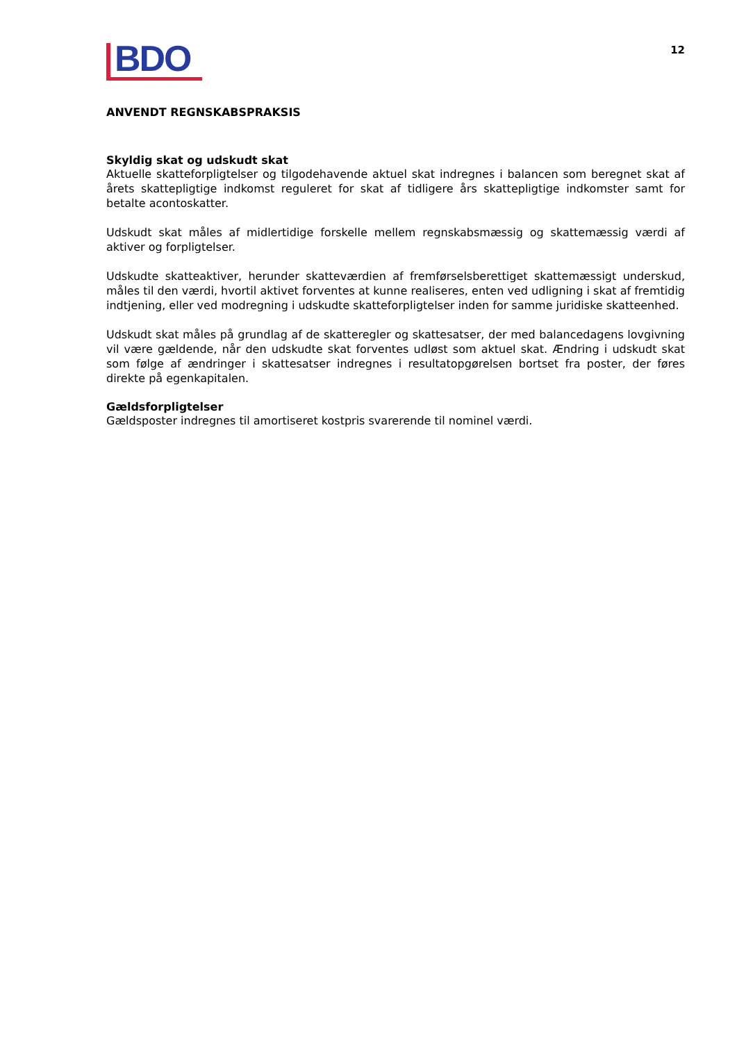BDO
12
ANVENDT REGNSKABSPRAKSIS
Skyldig skat og udskudt skat
Aktuelle skatteforpligtelser og tilgodehavende aktuel skat indregnes i balancen som beregnet skat af årets skattepligtige indkomst reguleret for skat af tidligere års skattepligtige indkomster samt for betalte acontoskatter.
Udskudt skat måles af midlertidige forskelle mellem regnskabsmæssig og skattemæssig værdi af aktiver og forpligtelser.
Udskudte skatteaktiver, herunder skatteværdien af fremførselsberettiget skattemæssigt underskud, måles til den værdi, hvortil aktivet forventes at kunne realiseres, enten ved udligning i skat af frem­tidig indtjening, eller ved modregning i udskudte skatteforpligtelser inden for samme juridiske skatte­enhed.
Udskudt skat måles på grundlag af de skatteregler og skattesatser, der med balancedagens lovgivning vil være gældende, når den udskudte skat forventes udløst som aktuel skat. Ændring i udskudt skat som følge af ændringer i skattesatser indregnes i resultatopgørelsen bortset fra poster, der føres direkte på egenkapitalen.
Gældsforpligtelser
Gældsposter indregnes til amortiseret kostpris svarerende til nominel værdi.